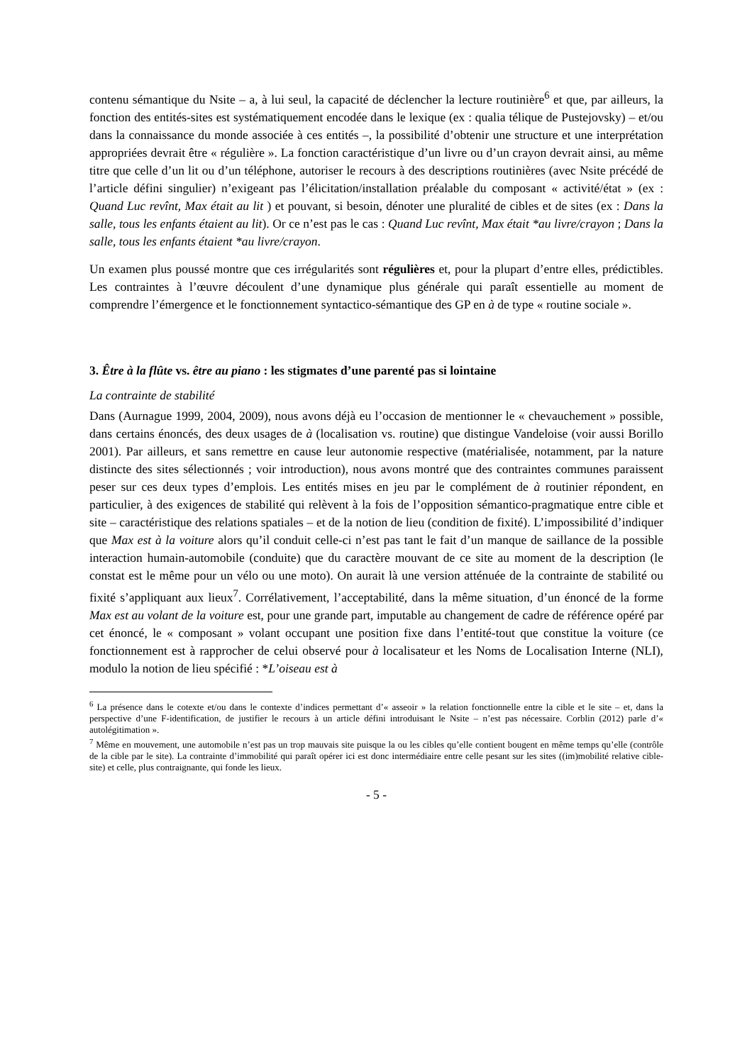contenu sémantique du Nsite – a, à lui seul, la capacité de déclencher la lecture routinière<sup>6</sup> et que, par ailleurs, la fonction des entités-sites est systématiquement encodée dans le lexique (ex : qualia télique de Pustejovsky) – et/ou dans la connaissance du monde associée à ces entités –, la possibilité d’obtenir une structure et une interprétation appropriées devrait être « régulière ». La fonction caractéristique d’un livre ou d’un crayon devrait ainsi, au même titre que celle d’un lit ou d’un téléphone, autoriser le recours à des descriptions routinières (avec Nsite précédé de l’article défini singulier) n’exigeant pas l’élicitation/installation préalable du composant « activité/état » (ex : Quand Luc revînt, Max était au lit ) et pouvant, si besoin, dénoter une pluralité de cibles et de sites (ex : Dans la salle, tous les enfants étaient au lit). Or ce n’est pas le cas : Quand Luc revînt, Max était *au livre/crayon ; Dans la salle, tous les enfants étaient *au livre/crayon.
Un examen plus poussé montre que ces irrégularités sont régulières et, pour la plupart d’entre elles, prédictibles. Les contraintes à l’œuvre découlent d’une dynamique plus générale qui paraît essentielle au moment de comprendre l’émergence et le fonctionnement syntactico-sémantique des GP en à de type « routine sociale ».
3. Être à la flûte vs. être au piano : les stigmates d’une parenté pas si lointaine
La contrainte de stabilité
Dans (Aurnague 1999, 2004, 2009), nous avons déjà eu l’occasion de mentionner le « chevauchement » possible, dans certains énoncés, des deux usages de à (localisation vs. routine) que distingue Vandeloise (voir aussi Borillo 2001). Par ailleurs, et sans remettre en cause leur autonomie respective (matérialisée, notamment, par la nature distincte des sites sélectionnés ; voir introduction), nous avons montré que des contraintes communes paraissent peser sur ces deux types d’emplois. Les entités mises en jeu par le complément de à routinier répondent, en particulier, à des exigences de stabilité qui relèvent à la fois de l’opposition sémantico-pragmatique entre cible et site – caractéristique des relations spatiales – et de la notion de lieu (condition de fixité). L’impossibilité d’indiquer que Max est à la voiture alors qu’il conduit celle-ci n’est pas tant le fait d’un manque de saillance de la possible interaction humain-automobile (conduite) que du caractère mouvant de ce site au moment de la description (le constat est le même pour un vélo ou une moto). On aurait là une version atténuée de la contrainte de stabilité ou fixité s’appliquant aux lieux<sup>7</sup>. Corrélativement, l’acceptabilité, dans la même situation, d’un énoncé de la forme Max est au volant de la voiture est, pour une grande part, imputable au changement de cadre de référence opéré par cet énoncé, le « composant » volant occupant une position fixe dans l’entité-tout que constitue la voiture (ce fonctionnement est à rapprocher de celui observé pour à localisateur et les Noms de Localisation Interne (NLI), modulo la notion de lieu spécifié : *L’oiseau est à
<sup>6</sup> La présence dans le cotexte et/ou dans le contexte d’indices permettant d’« asseoir » la relation fonctionnelle entre la cible et le site – et, dans la perspective d’une F-identification, de justifier le recours à un article défini introduisant le Nsite – n’est pas nécessaire. Corblin (2012) parle d’« autolégitimation ».
<sup>7</sup> Même en mouvement, une automobile n’est pas un trop mauvais site puisque la ou les cibles qu’elle contient bougent en même temps qu’elle (contrôle de la cible par le site). La contrainte d’immobilité qui paraît opérer ici est donc intermédiaire entre celle pesant sur les sites ((im)mobilité relative cible-site) et celle, plus contraignante, qui fonde les lieux.
- 5 -